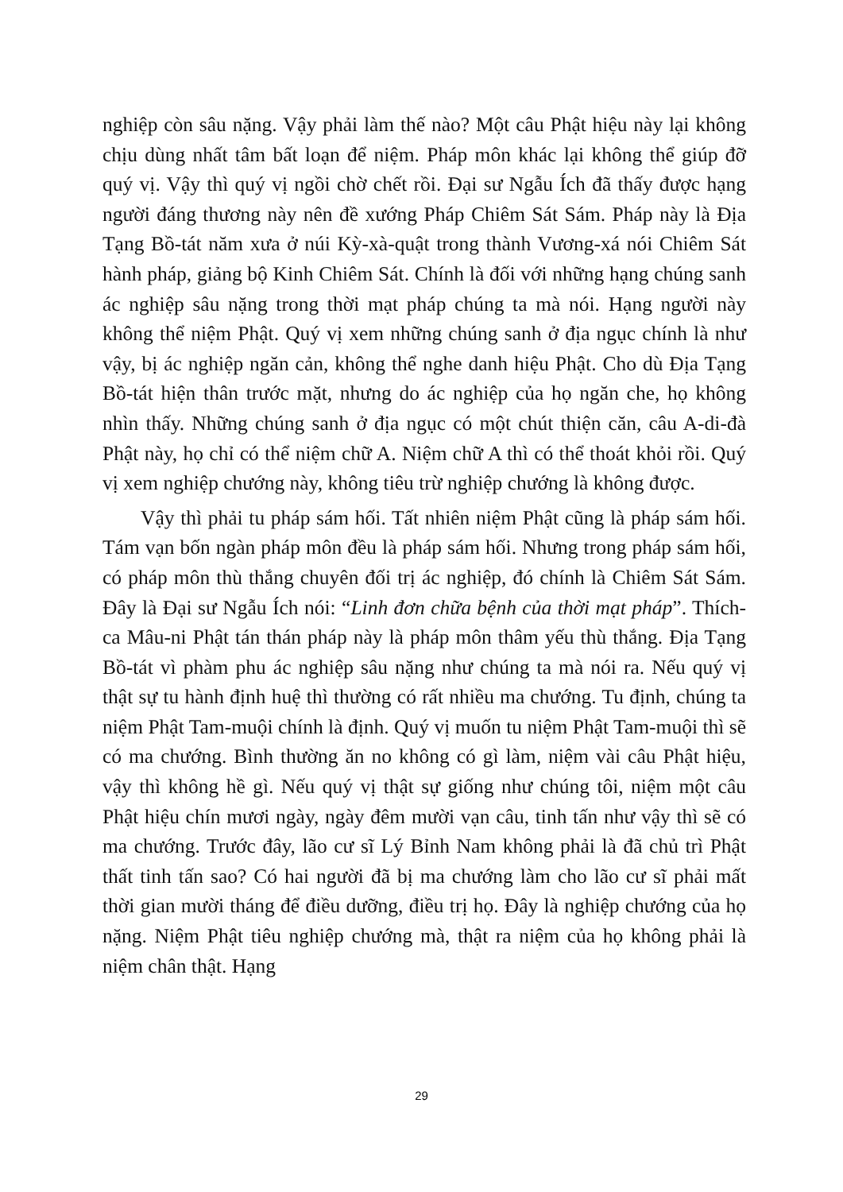nghiệp còn sâu nặng. Vậy phải làm thế nào? Một câu Phật hiệu này lại không chịu dùng nhất tâm bất loạn để niệm. Pháp môn khác lại không thể giúp đỡ quý vị. Vậy thì quý vị ngồi chờ chết rồi. Đại sư Ngẫu Ích đã thấy được hạng người đáng thương này nên đề xướng Pháp Chiêm Sát Sám. Pháp này là Địa Tạng Bồ-tát năm xưa ở núi Kỳ-xà-quật trong thành Vương-xá nói Chiêm Sát hành pháp, giảng bộ Kinh Chiêm Sát. Chính là đối với những hạng chúng sanh ác nghiệp sâu nặng trong thời mạt pháp chúng ta mà nói. Hạng người này không thể niệm Phật. Quý vị xem những chúng sanh ở địa ngục chính là như vậy, bị ác nghiệp ngăn cản, không thể nghe danh hiệu Phật. Cho dù Địa Tạng Bồ-tát hiện thân trước mặt, nhưng do ác nghiệp của họ ngăn che, họ không nhìn thấy. Những chúng sanh ở địa ngục có một chút thiện căn, câu A-di-đà Phật này, họ chỉ có thể niệm chữ A. Niệm chữ A thì có thể thoát khỏi rồi. Quý vị xem nghiệp chướng này, không tiêu trừ nghiệp chướng là không được.
Vậy thì phải tu pháp sám hối. Tất nhiên niệm Phật cũng là pháp sám hối. Tám vạn bốn ngàn pháp môn đều là pháp sám hối. Nhưng trong pháp sám hối, có pháp môn thù thắng chuyên đối trị ác nghiệp, đó chính là Chiêm Sát Sám. Đây là Đại sư Ngẫu Ích nói: “Linh đơn chữa bệnh của thời mạt pháp”. Thích-ca Mâu-ni Phật tán thán pháp này là pháp môn thâm yếu thù thắng. Địa Tạng Bồ-tát vì phàm phu ác nghiệp sâu nặng như chúng ta mà nói ra. Nếu quý vị thật sự tu hành định huệ thì thường có rất nhiều ma chướng. Tu định, chúng ta niệm Phật Tam-muội chính là định. Quý vị muốn tu niệm Phật Tam-muội thì sẽ có ma chướng. Bình thường ăn no không có gì làm, niệm vài câu Phật hiệu, vậy thì không hề gì. Nếu quý vị thật sự giống như chúng tôi, niệm một câu Phật hiệu chín mươi ngày, ngày đêm mười vạn câu, tinh tấn như vậy thì sẽ có ma chướng. Trước đây, lão cư sĩ Lý Bỉnh Nam không phải là đã chủ trì Phật thất tinh tấn sao? Có hai người đã bị ma chướng làm cho lão cư sĩ phải mất thời gian mười tháng để điều dưỡng, điều trị họ. Đây là nghiệp chướng của họ nặng. Niệm Phật tiêu nghiệp chướng mà, thật ra niệm của họ không phải là niệm chân thật. Hạng
29